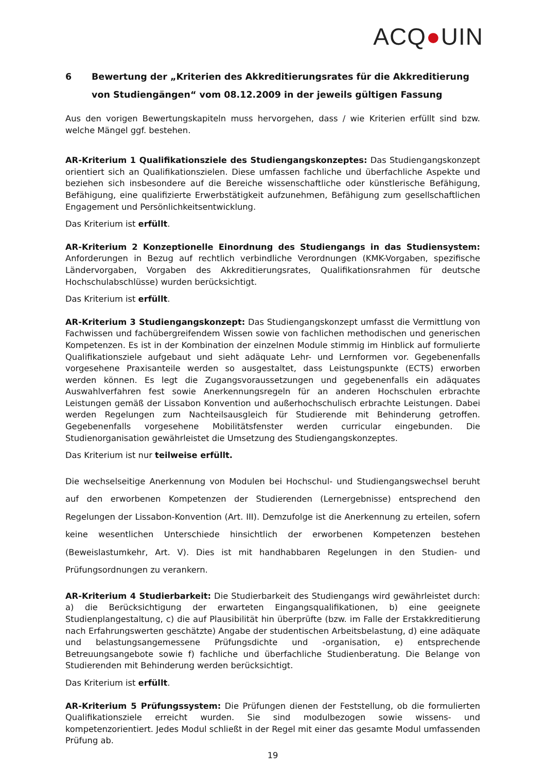ACQ●UIN
6 Bewertung der „Kriterien des Akkreditierungsrates für die Akkreditierung von Studiengängen“ vom 08.12.2009 in der jeweils gültigen Fassung
Aus den vorigen Bewertungskapiteln muss hervorgehen, dass / wie Kriterien erfüllt sind bzw. welche Mängel ggf. bestehen.
AR-Kriterium 1 Qualifikationsziele des Studiengangskonzeptes: Das Studiengangskonzept orientiert sich an Qualifikationszielen. Diese umfassen fachliche und überfachliche Aspekte und beziehen sich insbesondere auf die Bereiche wissenschaftliche oder künstlerische Befähigung, Befähigung, eine qualifizierte Erwerbstätigkeit aufzunehmen, Befähigung zum gesellschaftlichen Engagement und Persönlichkeitsentwicklung.
Das Kriterium ist erfüllt.
AR-Kriterium 2 Konzeptionelle Einordnung des Studiengangs in das Studiensystem: Anforderungen in Bezug auf rechtlich verbindliche Verordnungen (KMK-Vorgaben, spezifische Ländervorgaben, Vorgaben des Akkreditierungsrates, Qualifikationsrahmen für deutsche Hochschulabschlüsse) wurden berücksichtigt.
Das Kriterium ist erfüllt.
AR-Kriterium 3 Studiengangskonzept: Das Studiengangskonzept umfasst die Vermittlung von Fachwissen und fachübergreifendem Wissen sowie von fachlichen methodischen und generischen Kompetenzen. Es ist in der Kombination der einzelnen Module stimmig im Hinblick auf formulierte Qualifikationsziele aufgebaut und sieht adäquate Lehr- und Lernformen vor. Gegebenenfalls vorgesehene Praxisanteile werden so ausgestaltet, dass Leistungspunkte (ECTS) erworben werden können. Es legt die Zugangsvoraussetzungen und gegebenenfalls ein adäquates Auswahlverfahren fest sowie Anerkennungsregeln für an anderen Hochschulen erbrachte Leistungen gemäß der Lissabon Konvention und außerhochschulisch erbrachte Leistungen. Dabei werden Regelungen zum Nachteilsausgleich für Studierende mit Behinderung getroffen. Gegebenenfalls vorgesehene Mobilitätsfenster werden curricular eingebunden. Die Studienorganisation gewährleistet die Umsetzung des Studiengangskonzeptes.
Das Kriterium ist nur teilweise erfüllt.
Die wechselseitige Anerkennung von Modulen bei Hochschul- und Studiengangswechsel beruht auf den erworbenen Kompetenzen der Studierenden (Lernergebnisse) entsprechend den Regelungen der Lissabon-Konvention (Art. III). Demzufolge ist die Anerkennung zu erteilen, sofern keine wesentlichen Unterschiede hinsichtlich der erworbenen Kompetenzen bestehen (Beweislastumkehr, Art. V). Dies ist mit handhabbaren Regelungen in den Studien- und Prüfungsordnungen zu verankern.
AR-Kriterium 4 Studierbarkeit: Die Studierbarkeit des Studiengangs wird gewährleistet durch: a) die Berücksichtigung der erwarteten Eingangsqualifikationen, b) eine geeignete Studienplangestaltung, c) die auf Plausibilität hin überprüfte (bzw. im Falle der Erstakkreditierung nach Erfahrungswerten geschätzte) Angabe der studentischen Arbeitsbelastung, d) eine adäquate und belastungsangemessene Prüfungsdichte und -organisation, e) entsprechende Betreuungsangebote sowie f) fachliche und überfachliche Studienberatung. Die Belange von Studierenden mit Behinderung werden berücksichtigt.
Das Kriterium ist erfüllt.
AR-Kriterium 5 Prüfungssystem: Die Prüfungen dienen der Feststellung, ob die formulierten Qualifikationsziele erreicht wurden. Sie sind modulbezogen sowie wissens- und kompetenzorientiert. Jedes Modul schließt in der Regel mit einer das gesamte Modul umfassenden Prüfung ab.
19